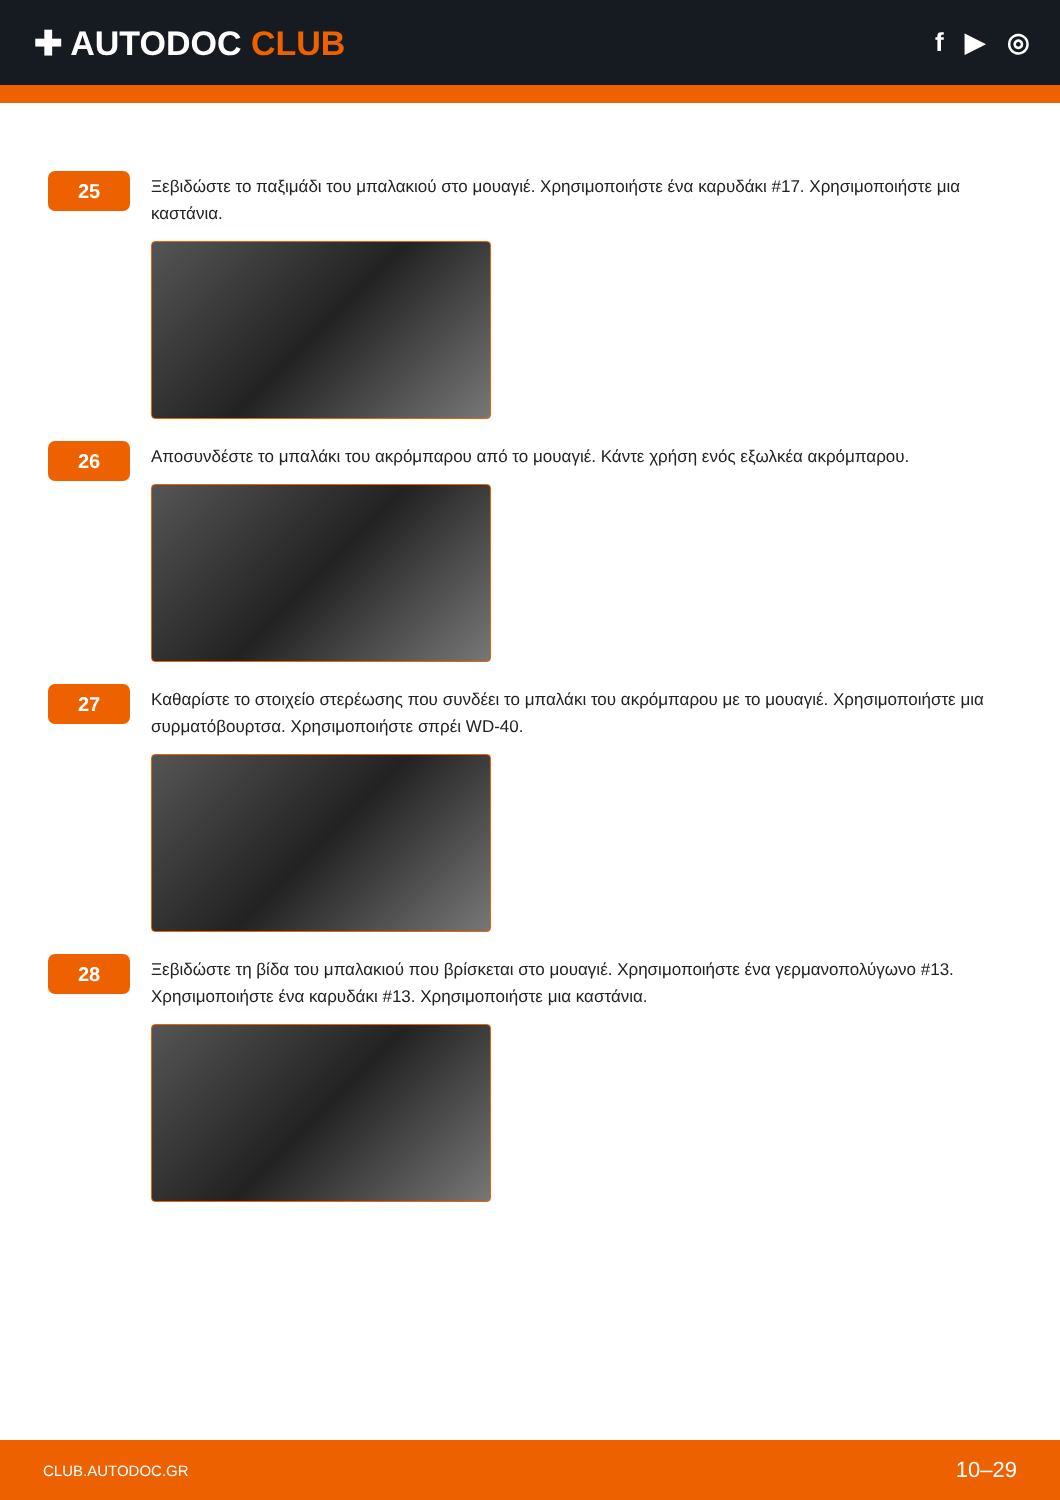✚ AUTODOC CLUB
f ▶ ◎
25
Ξεβιδώστε το παξιμάδι του μπαλακιού στο μουαγιέ. Χρησιμοποιήστε ένα καρυδάκι #17. Χρησιμοποιήστε μια καστάνια.
26
Αποσυνδέστε το μπαλάκι του ακρόμπαρου από το μουαγιέ. Κάντε χρήση ενός εξωλκέα ακρόμπαρου.
27
Καθαρίστε το στοιχείο στερέωσης που συνδέει το μπαλάκι του ακρόμπαρου με το μουαγιέ. Χρησιμοποιήστε μια συρματόβουρτσα. Χρησιμοποιήστε σπρέι WD-40.
28
Ξεβιδώστε τη βίδα του μπαλακιού που βρίσκεται στο μουαγιέ. Χρησιμοποιήστε ένα γερμανοπολύγωνο #13. Χρησιμοποιήστε ένα καρυδάκι #13. Χρησιμοποιήστε μια καστάνια.
CLUB.AUTODOC.GR 10–29